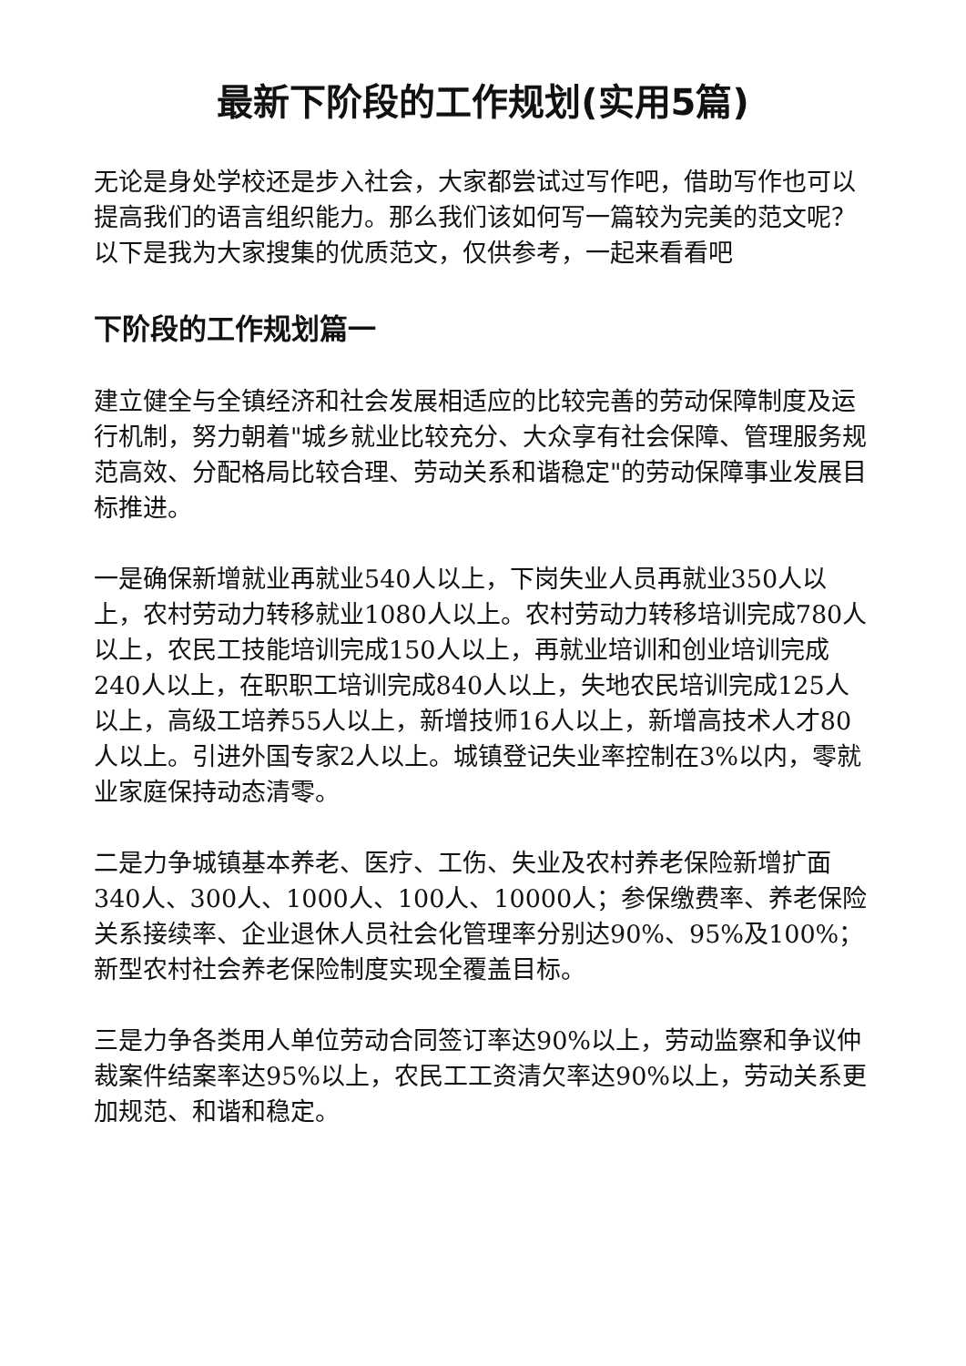最新下阶段的工作规划(实用5篇)
无论是身处学校还是步入社会，大家都尝试过写作吧，借助写作也可以提高我们的语言组织能力。那么我们该如何写一篇较为完美的范文呢？以下是我为大家搜集的优质范文，仅供参考，一起来看看吧
下阶段的工作规划篇一
建立健全与全镇经济和社会发展相适应的比较完善的劳动保障制度及运行机制，努力朝着"城乡就业比较充分、大众享有社会保障、管理服务规范高效、分配格局比较合理、劳动关系和谐稳定"的劳动保障事业发展目标推进。
一是确保新增就业再就业540人以上，下岗失业人员再就业350人以上，农村劳动力转移就业1080人以上。农村劳动力转移培训完成780人以上，农民工技能培训完成150人以上，再就业培训和创业培训完成240人以上，在职职工培训完成840人以上，失地农民培训完成125人以上，高级工培养55人以上，新增技师16人以上，新增高技术人才80人以上。引进外国专家2人以上。城镇登记失业率控制在3%以内，零就业家庭保持动态清零。
二是力争城镇基本养老、医疗、工伤、失业及农村养老保险新增扩面340人、300人、1000人、100人、10000人；参保缴费率、养老保险关系接续率、企业退休人员社会化管理率分别达90%、95%及100%；新型农村社会养老保险制度实现全覆盖目标。
三是力争各类用人单位劳动合同签订率达90%以上，劳动监察和争议仲裁案件结案率达95%以上，农民工工资清欠率达90%以上，劳动关系更加规范、和谐和稳定。